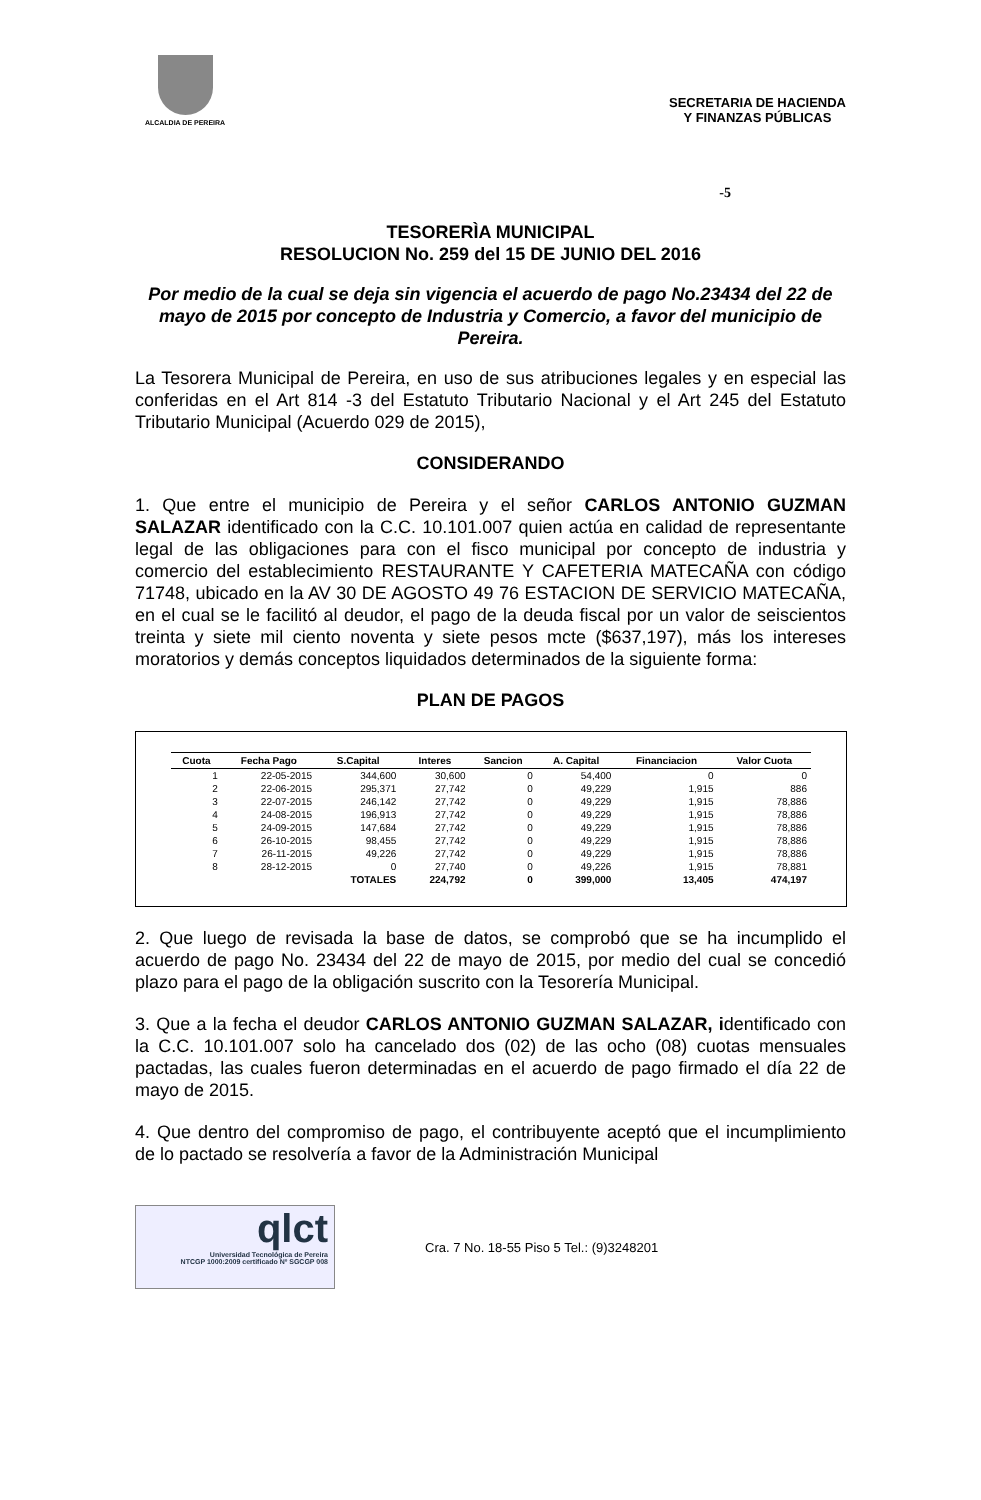ALCALDIA DE PEREIRA
SECRETARIA DE HACIENDA
Y FINANZAS PÚBLICAS
-5
TESORERÌA MUNICIPAL
RESOLUCION No. 259 del 15 DE JUNIO DEL 2016
Por medio de la cual se deja sin vigencia el acuerdo de pago No.23434 del 22 de mayo de 2015 por concepto de Industria y Comercio, a favor del municipio de Pereira.
La Tesorera Municipal de Pereira, en uso de sus atribuciones legales y en especial las conferidas en el Art 814 -3 del Estatuto Tributario Nacional y el Art 245 del Estatuto Tributario Municipal (Acuerdo 029 de 2015),
CONSIDERANDO
1. Que entre el municipio de Pereira y el señor CARLOS ANTONIO GUZMAN SALAZAR identificado con la C.C. 10.101.007 quien actúa en calidad de representante legal de las obligaciones para con el fisco municipal por concepto de industria y comercio del establecimiento RESTAURANTE Y CAFETERIA MATECAÑA con código 71748, ubicado en la AV 30 DE AGOSTO 49 76 ESTACION DE SERVICIO MATECAÑA, en el cual se le facilitó al deudor, el pago de la deuda fiscal por un valor de seiscientos treinta y siete mil ciento noventa y siete pesos mcte ($637,197), más los intereses moratorios y demás conceptos liquidados determinados de la siguiente forma:
PLAN DE PAGOS
| Cuota | Fecha Pago | S.Capital | Interes | Sancion | A. Capital | Financiacion | Valor Cuota |
| --- | --- | --- | --- | --- | --- | --- | --- |
| 1 | 22-05-2015 | 344,600 | 30,600 | 0 | 54,400 | 0 | 0 |
| 2 | 22-06-2015 | 295,371 | 27,742 | 0 | 49,229 | 1,915 | 886 |
| 3 | 22-07-2015 | 246,142 | 27,742 | 0 | 49,229 | 1,915 | 78,886 |
| 4 | 24-08-2015 | 196,913 | 27,742 | 0 | 49,229 | 1,915 | 78,886 |
| 5 | 24-09-2015 | 147,684 | 27,742 | 0 | 49,229 | 1,915 | 78,886 |
| 6 | 26-10-2015 | 98,455 | 27,742 | 0 | 49,229 | 1,915 | 78,886 |
| 7 | 26-11-2015 | 49,226 | 27,742 | 0 | 49,229 | 1,915 | 78,886 |
| 8 | 28-12-2015 | 0 | 27,740 | 0 | 49,226 | 1,915 | 78,881 |
| | | TOTALES | 224,792 | 0 | 399,000 | 13,405 | 474,197 |
2. Que luego de revisada la base de datos, se comprobó que se ha incumplido el acuerdo de pago No. 23434 del 22 de mayo de 2015, por medio del cual se concedió plazo para el pago de la obligación suscrito con la Tesorería Municipal.
3. Que a la fecha el deudor CARLOS ANTONIO GUZMAN SALAZAR, identificado con la C.C. 10.101.007 solo ha cancelado dos (02) de las ocho (08) cuotas mensuales pactadas, las cuales fueron determinadas en el acuerdo de pago firmado el día 22 de mayo de 2015.
4. Que dentro del compromiso de pago, el contribuyente aceptó que el incumplimiento de lo pactado se resolvería a favor de la Administración Municipal
qlct
Universidad Tecnológica de Pereira
NTCGP 1000:2009 certificado Nº SGCGP 008
Cra. 7 No. 18-55 Piso 5 Tel.: (9)3248201